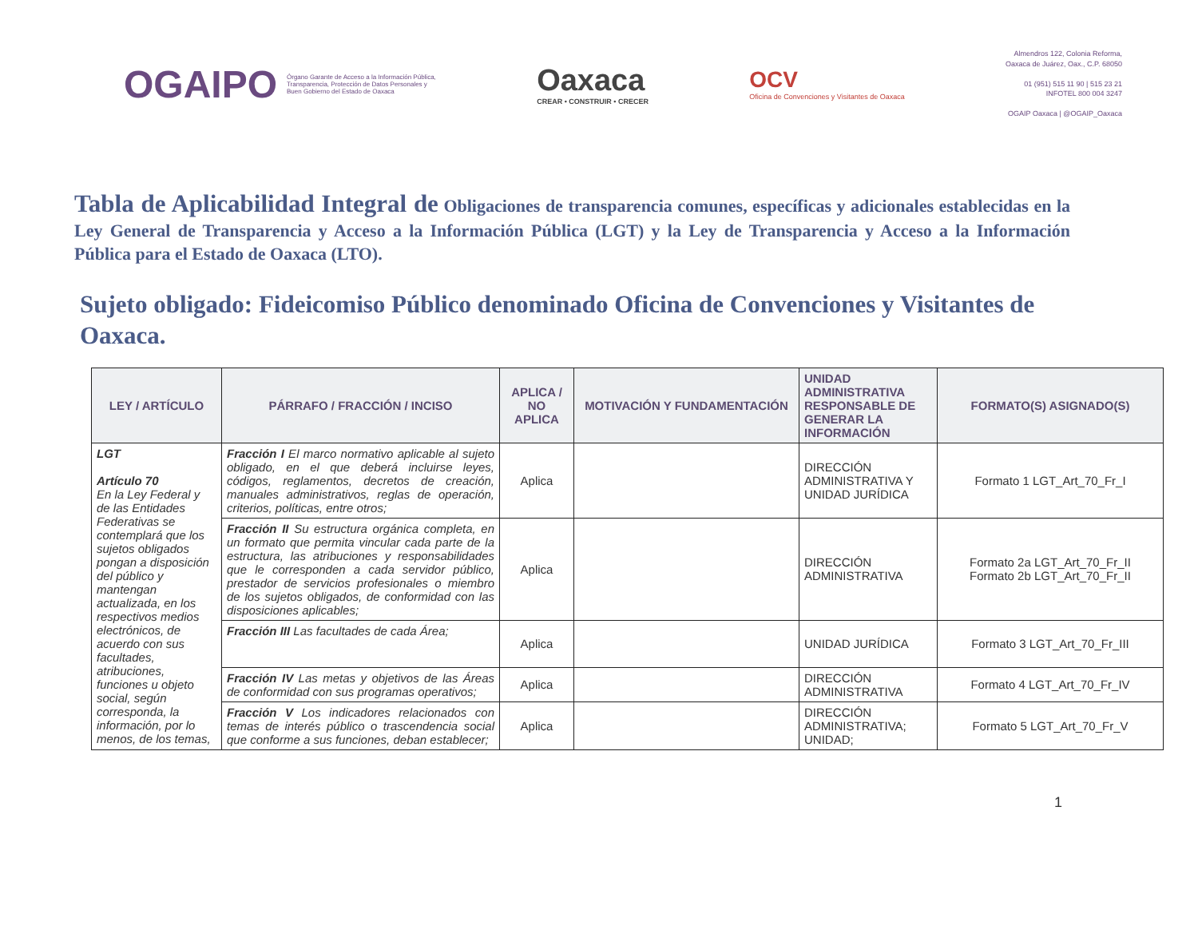OGAIPO
Órgano Garante de Acceso a la Información Pública,
Transparencia, Protección de Datos Personales y
Buen Gobierno del Estado de Oaxaca
Oaxaca
CREAR • CONSTRUIR • CRECER
OCV
Oficina de Convenciones y Visitantes de Oaxaca
Almendros 122, Colonia Reforma,
Oaxaca de Juárez, Oax., C.P. 68050
01 (951) 515 11 90 | 515 23 21
INFOTEL 800 004 3247
OGAIP Oaxaca | @OGAIP_Oaxaca
Tabla de Aplicabilidad Integral de Obligaciones de transparencia comunes, específicas y adicionales establecidas en la Ley General de Transparencia y Acceso a la Información Pública (LGT) y la Ley de Transparencia y Acceso a la Información Pública para el Estado de Oaxaca (LTO).
Sujeto obligado: Fideicomiso Público denominado Oficina de Convenciones y Visitantes de Oaxaca.
| LEY / ARTÍCULO | PÁRRAFO / FRACCIÓN / INCISO | APLICA / NO APLICA | MOTIVACIÓN Y FUNDAMENTACIÓN | UNIDAD ADMINISTRATIVA RESPONSABLE DE GENERAR LA INFORMACIÓN | FORMATO(S) ASIGNADO(S) |
| --- | --- | --- | --- | --- | --- |
| LGT Artículo 70 En la Ley Federal y de las Entidades Federativas se contemplará que los sujetos obligados pongan a disposición del público y mantengan actualizada, en los respectivos medios electrónicos, de acuerdo con sus facultades, atribuciones, funciones u objeto social, según corresponda, la información, por lo menos, de los temas, | Fracción I El marco normativo aplicable al sujeto obligado, en el que deberá incluirse leyes, códigos, reglamentos, decretos de creación, manuales administrativos, reglas de operación, criterios, políticas, entre otros; | Aplica | | DIRECCIÓN ADMINISTRATIVA Y UNIDAD JURÍDICA | Formato 1 LGT_Art_70_Fr_I |
| | Fracción II Su estructura orgánica completa, en un formato que permita vincular cada parte de la estructura, las atribuciones y responsabilidades que le corresponden a cada servidor público, prestador de servicios profesionales o miembro de los sujetos obligados, de conformidad con las disposiciones aplicables; | Aplica | | DIRECCIÓN ADMINISTRATIVA | Formato 2a LGT_Art_70_Fr_II Formato 2b LGT_Art_70_Fr_II |
| | Fracción III Las facultades de cada Área; | Aplica | | UNIDAD JURÍDICA | Formato 3 LGT_Art_70_Fr_III |
| | Fracción IV Las metas y objetivos de las Áreas de conformidad con sus programas operativos; | Aplica | | DIRECCIÓN ADMINISTRATIVA | Formato 4 LGT_Art_70_Fr_IV |
| | Fracción V Los indicadores relacionados con temas de interés público o trascendencia social que conforme a sus funciones, deban establecer; | Aplica | | DIRECCIÓN ADMINISTRATIVA; UNIDAD; | Formato 5 LGT_Art_70_Fr_V |
1